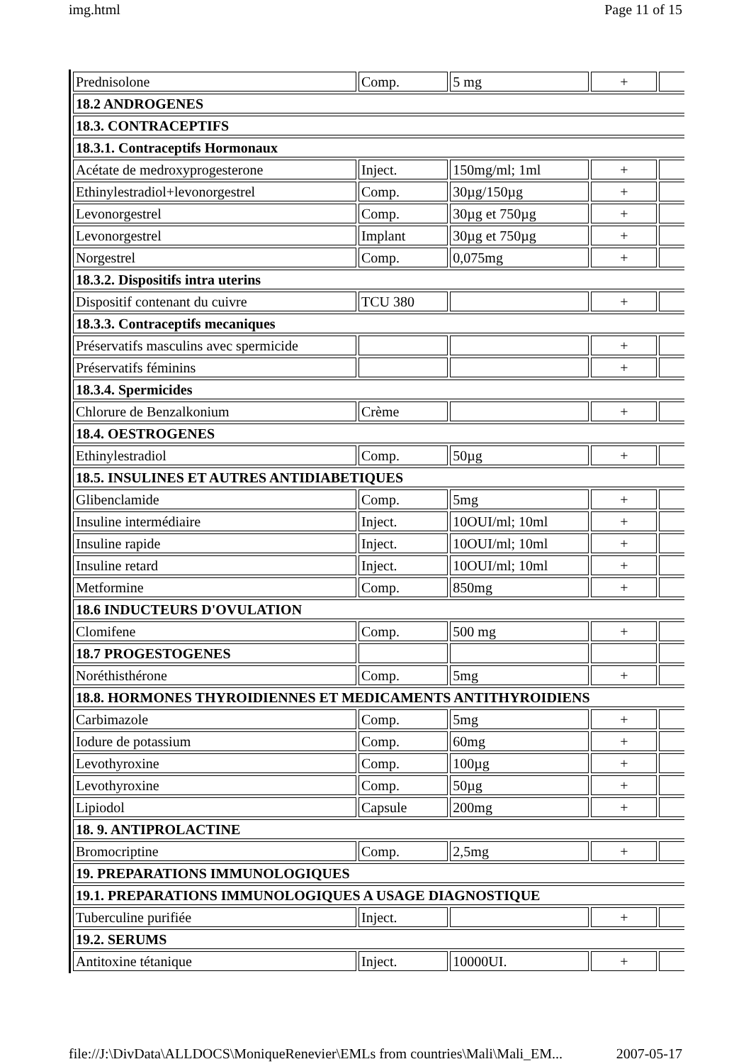img.html Page 11 of 15
| Prednisolone | Comp. | 5 mg | + | |
| 18.2 ANDROGENES | | | | |
| 18.3. CONTRACEPTIFS | | | | |
| 18.3.1. Contraceptifs Hormonaux | | | | |
| Acétate de medroxyprogesterone | Inject. | 150mg/ml; 1ml | + | |
| Ethinylestradiol+levonorgestrel | Comp. | 30µg/150µg | + | |
| Levonorgestrel | Comp. | 30µg et 750µg | + | |
| Levonorgestrel | Implant | 30µg et 750µg | + | |
| Norgestrel | Comp. | 0,075mg | + | |
| 18.3.2. Dispositifs intra uterins | | | | |
| Dispositif contenant du cuivre | TCU 380 | | + | |
| 18.3.3. Contraceptifs mecaniques | | | | |
| Préservatifs masculins avec spermicide | | | + | |
| Préservatifs féminins | | | + | |
| 18.3.4. Spermicides | | | | |
| Chlorure de Benzalkonium | Crème | | + | |
| 18.4. OESTROGENES | | | | |
| Ethinylestradiol | Comp. | 50µg | + | |
| 18.5. INSULINES ET AUTRES ANTIDIABETIQUES | | | | |
| Glibenclamide | Comp. | 5mg | + | |
| Insuline intermédiaire | Inject. | 10OUI/ml; 10ml | + | |
| Insuline rapide | Inject. | 10OUI/ml; 10ml | + | |
| Insuline retard | Inject. | 10OUI/ml; 10ml | + | |
| Metformine | Comp. | 850mg | + | |
| 18.6 INDUCTEURS D'OVULATION | | | | |
| Clomifene | Comp. | 500 mg | + | |
| 18.7 PROGESTOGENES | | | | |
| Noréthisthérone | Comp. | 5mg | + | |
| 18.8. HORMONES THYROIDIENNES ET MEDICAMENTS ANTITHYROIDIENS | | | | |
| Carbimazole | Comp. | 5mg | + | |
| Iodure de potassium | Comp. | 60mg | + | |
| Levothyroxine | Comp. | 100µg | + | |
| Levothyroxine | Comp. | 50µg | + | |
| Lipiodol | Capsule | 200mg | + | |
| 18. 9. ANTIPROLACTINE | | | | |
| Bromocriptine | Comp. | 2,5mg | + | |
| 19. PREPARATIONS IMMUNOLOGIQUES | | | | |
| 19.1. PREPARATIONS IMMUNOLOGIQUES A USAGE DIAGNOSTIQUE | | | | |
| Tuberculine purifiée | Inject. | | + | |
| 19.2. SERUMS | | | | |
| Antitoxine tétanique | Inject. | 10000UI. | + | |
file://J:\DivData\ALLDOCS\MoniqueRenevier\EMLs from countries\Mali\Mali_EM... 2007-05-17